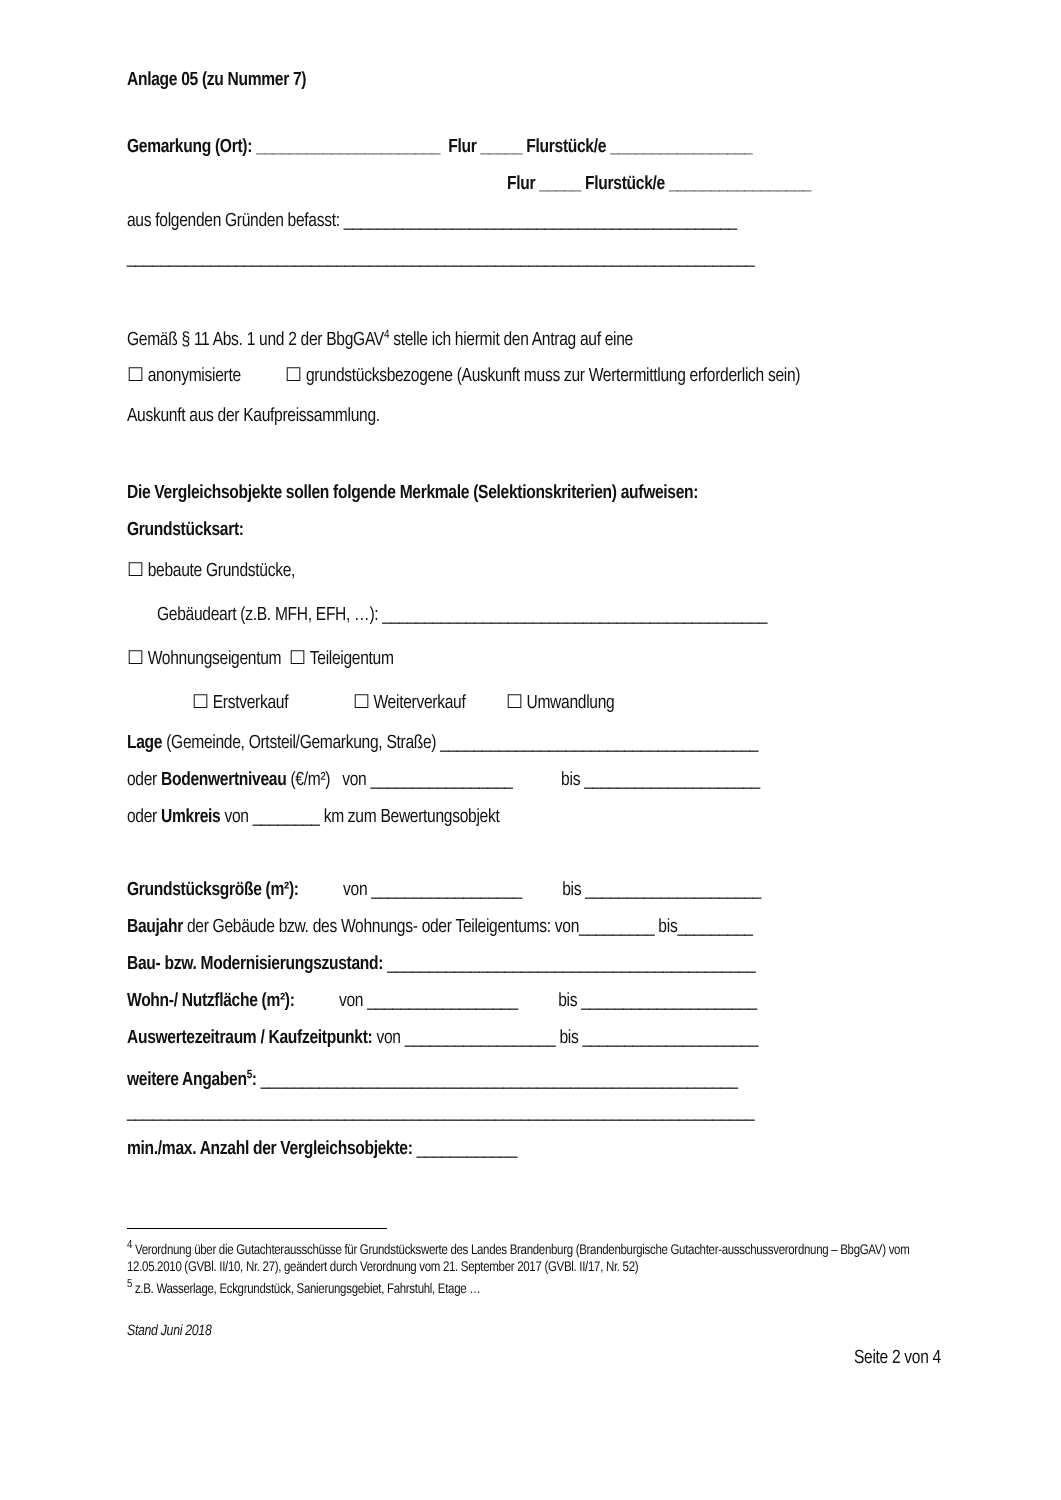Anlage 05 (zu Nummer 7)
Gemarkung (Ort): ______________________ Flur _____ Flurstück/e _________________
Flur _____ Flurstück/e _________________
aus folgenden Gründen befasst: _______________________________________________
___________________________________________________________________________
Gemäß § 11 Abs. 1 und 2 der BbgGAV<sup>4</sup> stelle ich hiermit den Antrag auf eine
☐ anonymisierte ☐ grundstücksbezogene (Auskunft muss zur Wertermittlung erforderlich sein)
Auskunft aus der Kaufpreissammlung.
Die Vergleichsobjekte sollen folgende Merkmale (Selektionskriterien) aufweisen:
Grundstücksart:
☐ bebaute Grundstücke,
Gebäudeart (z.B. MFH, EFH, …): ______________________________________________
☐ Wohnungseigentum ☐ Teileigentum
☐ Erstverkauf ☐ Weiterverkauf ☐ Umwandlung
Lage (Gemeinde, Ortsteil/Gemarkung, Straße) ______________________________________
oder Bodenwertniveau (€/m²) von _________________ bis _____________________
oder Umkreis von ________ km zum Bewertungsobjekt
Grundstücksgröße (m²): von __________________ bis _____________________
Baujahr der Gebäude bzw. des Wohnungs- oder Teileigentums: von_________ bis_________
Bau- bzw. Modernisierungszustand: ____________________________________________
Wohn-/ Nutzfläche (m²): von __________________ bis _____________________
Auswertezeitraum / Kaufzeitpunkt: von __________________ bis _____________________
weitere Angaben<sup>5</sup>: _________________________________________________________
___________________________________________________________________________
min./max. Anzahl der Vergleichsobjekte: ____________
<sup>4</sup> Verordnung über die Gutachterausschüsse für Grundstückswerte des Landes Brandenburg (Brandenburgische Gutachter-ausschussverordnung – BbgGAV) vom 12.05.2010 (GVBl. II/10, Nr. 27), geändert durch Verordnung vom 21. September 2017 (GVBl. II/17, Nr. 52)
<sup>5</sup> z.B. Wasserlage, Eckgrundstück, Sanierungsgebiet, Fahrstuhl, Etage …
Stand Juni 2018
Seite 2 von 4